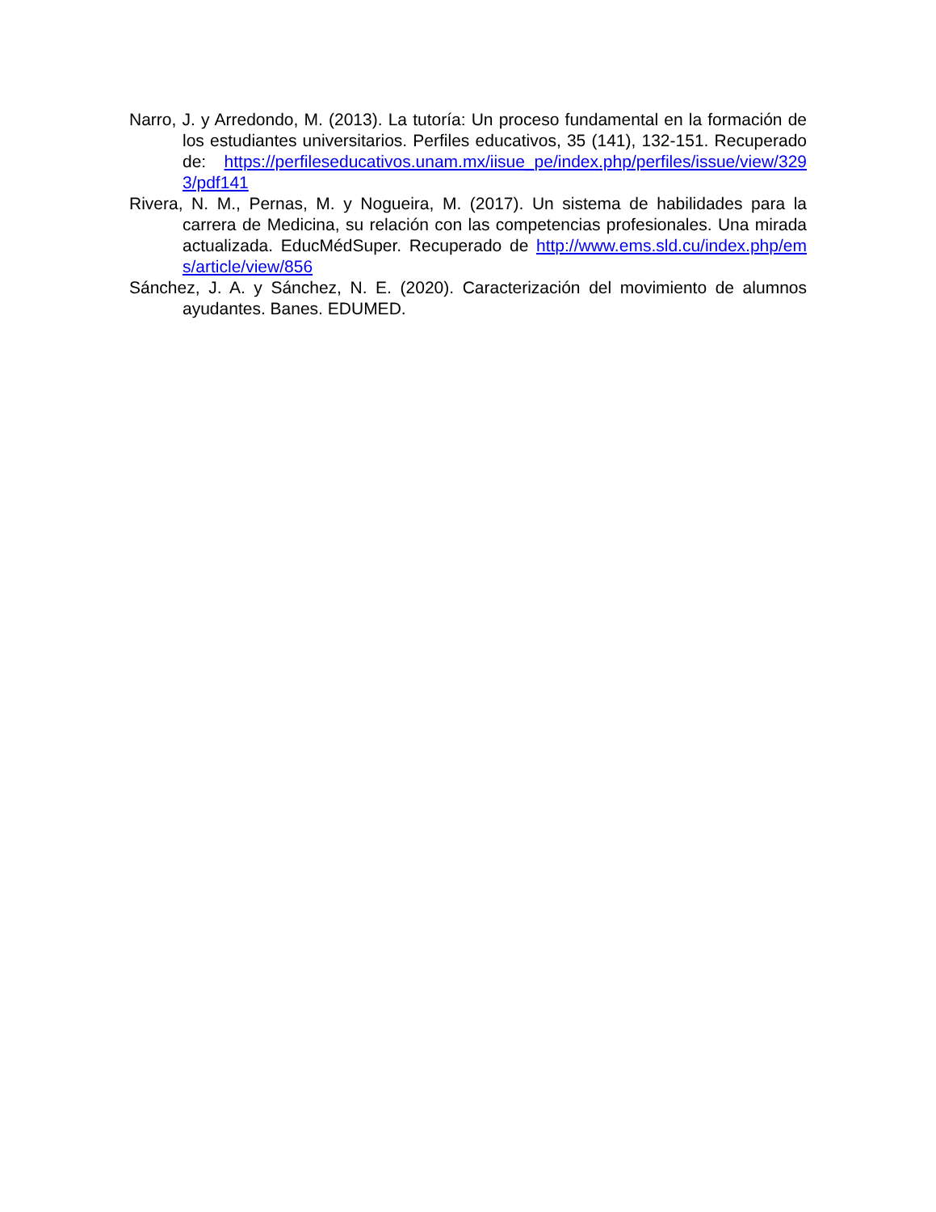Narro, J. y Arredondo, M. (2013). La tutoría: Un proceso fundamental en la formación de los estudiantes universitarios. Perfiles educativos, 35 (141), 132-151. Recuperado de: https://perfileseducativos.unam.mx/iisue_pe/index.php/perfiles/issue/view/3293/pdf141
Rivera, N. M., Pernas, M. y Nogueira, M. (2017). Un sistema de habilidades para la carrera de Medicina, su relación con las competencias profesionales. Una mirada actualizada. EducMédSuper. Recuperado de http://www.ems.sld.cu/index.php/ems/article/view/856
Sánchez, J. A. y Sánchez, N. E. (2020). Caracterización del movimiento de alumnos ayudantes. Banes. EDUMED.